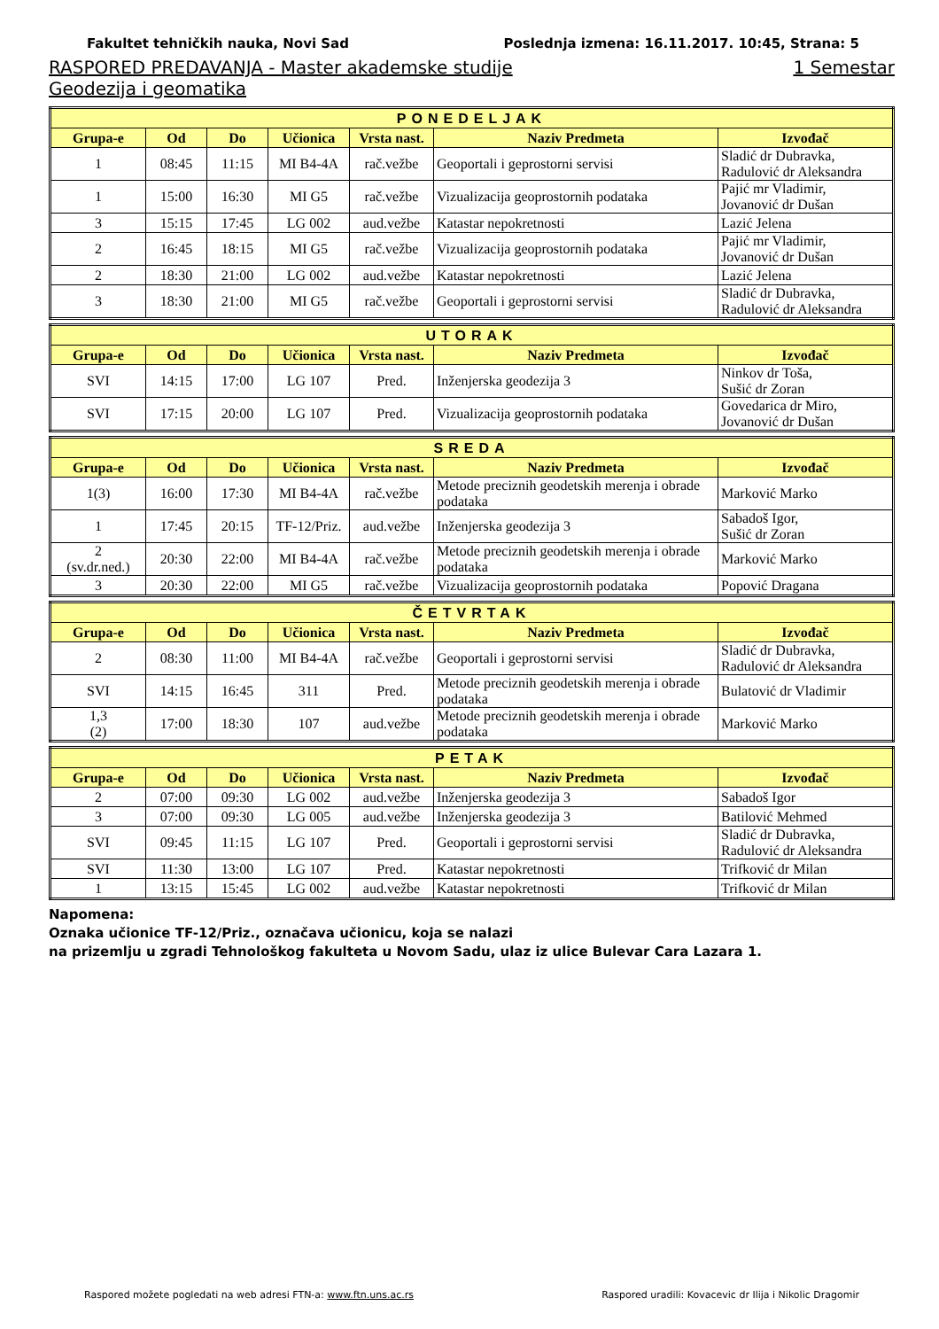Fakultet tehničkih nauka, Novi Sad Poslednja izmena: 16.11.2017. 10:45, Strana: 5
RASPORED PREDAVANJA - Master akademske studije 1 Semestar
Geodezija i geomatika
| PONEDELJAK | | | | | | |
| --- | --- | --- | --- | --- | --- | --- |
| Grupa-e | Od | Do | Učionica | Vrsta nast. | Naziv Predmeta | Izvođač |
| 1 | 08:45 | 11:15 | MI B4-4A | rač.vežbe | Geoportali i geprostorni servisi | Sladić dr Dubravka, Radulović dr Aleksandra |
| 1 | 15:00 | 16:30 | MI G5 | rač.vežbe | Vizualizacija geoprostornih podataka | Pajić mr Vladimir, Jovanović dr Dušan |
| 3 | 15:15 | 17:45 | LG 002 | aud.vežbe | Katastar nepokretnosti | Lazić Jelena |
| 2 | 16:45 | 18:15 | MI G5 | rač.vežbe | Vizualizacija geoprostornih podataka | Pajić mr Vladimir, Jovanović dr Dušan |
| 2 | 18:30 | 21:00 | LG 002 | aud.vežbe | Katastar nepokretnosti | Lazić Jelena |
| 3 | 18:30 | 21:00 | MI G5 | rač.vežbe | Geoportali i geprostorni servisi | Sladić dr Dubravka, Radulović dr Aleksandra |
| UTORAK | | | | | | |
| --- | --- | --- | --- | --- | --- | --- |
| Grupa-e | Od | Do | Učionica | Vrsta nast. | Naziv Predmeta | Izvođač |
| SVI | 14:15 | 17:00 | LG 107 | Pred. | Inženjerska geodezija 3 | Ninkov dr Toša, Sušić dr Zoran |
| SVI | 17:15 | 20:00 | LG 107 | Pred. | Vizualizacija geoprostornih podataka | Govedarica dr Miro, Jovanović dr Dušan |
| SREDA | | | | | | |
| --- | --- | --- | --- | --- | --- | --- |
| Grupa-e | Od | Do | Učionica | Vrsta nast. | Naziv Predmeta | Izvođač |
| 1(3) | 16:00 | 17:30 | MI B4-4A | rač.vežbe | Metode preciznih geodetskih merenja i obrade podataka | Marković Marko |
| 1 | 17:45 | 20:15 | TF-12/Priz. | aud.vežbe | Inženjerska geodezija 3 | Sabadoš Igor, Sušić dr Zoran |
| 2 (sv.dr.ned.) | 20:30 | 22:00 | MI B4-4A | rač.vežbe | Metode preciznih geodetskih merenja i obrade podataka | Marković Marko |
| 3 | 20:30 | 22:00 | MI G5 | rač.vežbe | Vizualizacija geoprostornih podataka | Popović Dragana |
| ČETVRTAK | | | | | | |
| --- | --- | --- | --- | --- | --- | --- |
| Grupa-e | Od | Do | Učionica | Vrsta nast. | Naziv Predmeta | Izvođač |
| 2 | 08:30 | 11:00 | MI B4-4A | rač.vežbe | Geoportali i geprostorni servisi | Sladić dr Dubravka, Radulović dr Aleksandra |
| SVI | 14:15 | 16:45 | 311 | Pred. | Metode preciznih geodetskih merenja i obrade podataka | Bulatović dr Vladimir |
| 1,3 (2) | 17:00 | 18:30 | 107 | aud.vežbe | Metode preciznih geodetskih merenja i obrade podataka | Marković Marko |
| PETAK | | | | | | |
| --- | --- | --- | --- | --- | --- | --- |
| Grupa-e | Od | Do | Učionica | Vrsta nast. | Naziv Predmeta | Izvođač |
| 2 | 07:00 | 09:30 | LG 002 | aud.vežbe | Inženjerska geodezija 3 | Sabadoš Igor |
| 3 | 07:00 | 09:30 | LG 005 | aud.vežbe | Inženjerska geodezija 3 | Batilović Mehmed |
| SVI | 09:45 | 11:15 | LG 107 | Pred. | Geoportali i geprostorni servisi | Sladić dr Dubravka, Radulović dr Aleksandra |
| SVI | 11:30 | 13:00 | LG 107 | Pred. | Katastar nepokretnosti | Trifković dr Milan |
| 1 | 13:15 | 15:45 | LG 002 | aud.vežbe | Katastar nepokretnosti | Trifković dr Milan |
Napomena:
Oznaka učionice TF-12/Priz., označava učionicu, koja se nalazi
na prizemlju u zgradi Tehnološkog fakulteta u Novom Sadu, ulaz iz ulice Bulevar Cara Lazara 1.
Raspored možete pogledati na web adresi FTN-a: www.ftn.uns.ac.rs Raspored uradili: Kovacevic dr Ilija i Nikolic Dragomir